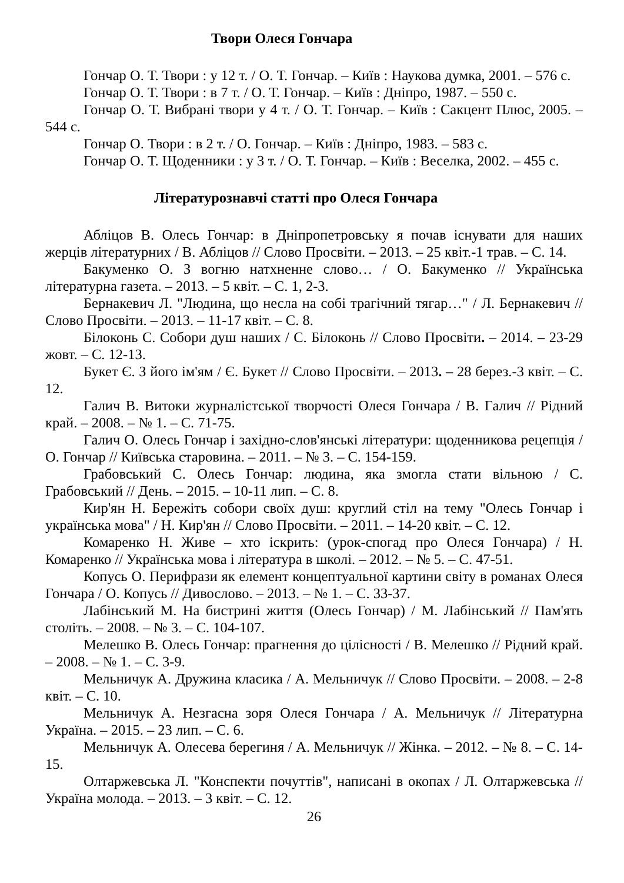Твори Олеся Гончара
Гончар О. Т. Твори : у 12 т. / О. Т. Гончар. – Київ : Наукова думка, 2001. – 576 с.
Гончар О. Т. Твори : в 7 т. / О. Т. Гончар. – Київ : Дніпро, 1987. – 550 с.
Гончар О. Т. Вибрані твори у 4 т. / О. Т. Гончар. – Київ : Сакцент Плюс, 2005. – 544 с.
Гончар О. Твори : в 2 т. / О. Гончар. – Київ : Дніпро, 1983. – 583 с.
Гончар О. Т. Щоденники : у 3 т. / О. Т. Гончар. – Київ : Веселка, 2002. – 455 с.
Літературознавчі статті про Олеся Гончара
Абліцов В. Олесь Гончар: в Дніпропетровську я почав існувати для наших жерців літературних / В. Абліцов // Слово Просвіти. – 2013. – 25 квіт.-1 трав. – С. 14.
Бакуменко О. З вогню натхненне слово… / О. Бакуменко // Українська літературна газета. – 2013. – 5 квіт. – С. 1, 2-3.
Бернакевич Л. "Людина, що несла на собі трагічний тягар…" / Л. Бернакевич // Слово Просвіти. – 2013. – 11-17 квіт. – С. 8.
Білоконь С. Собори душ наших / С. Білоконь // Слово Просвіти. – 2014. – 23-29 жовт. – С. 12-13.
Букет Є. З його ім'ям / Є. Букет // Слово Просвіти. – 2013. – 28 берез.-3 квіт. – С. 12.
Галич В. Витоки журналістської творчості Олеся Гончара / В. Галич // Рідний край. – 2008. – № 1. – С. 71-75.
Галич О. Олесь Гончар і західно-слов'янські літератури: щоденникова рецепція / О. Гончар // Київська старовина. – 2011. – № 3. – С. 154-159.
Грабовський С. Олесь Гончар: людина, яка змогла стати вільною / С. Грабовський // День. – 2015. – 10-11 лип. – С. 8.
Кир'ян Н. Бережіть собори своїх душ: круглий стіл на тему "Олесь Гончар і українська мова" / Н. Кир'ян // Слово Просвіти. – 2011. – 14-20 квіт. – С. 12.
Комаренко Н. Живе – хто іскрить: (урок-спогад про Олеся Гончара) / Н. Комаренко // Українська мова і література в школі. – 2012. – № 5. – С. 47-51.
Копусь О. Перифрази як елемент концептуальної картини світу в романах Олеся Гончара / О. Копусь // Дивослово. – 2013. – № 1. – С. 33-37.
Лабінський М. На бистрині життя (Олесь Гончар) / М. Лабінський // Пам'ять століть. – 2008. – № 3. – С. 104-107.
Мелешко В. Олесь Гончар: прагнення до цілісності / В. Мелешко // Рідний край. – 2008. – № 1. – С. 3-9.
Мельничук А. Дружина класика / А. Мельничук // Слово Просвіти. – 2008. – 2-8 квіт. – С. 10.
Мельничук А. Незгасна зоря Олеся Гончара / А. Мельничук // Літературна Україна. – 2015. – 23 лип. – С. 6.
Мельничук А. Олесева берегиня / А. Мельничук // Жінка. – 2012. – № 8. – С. 14-15.
Олтаржевська Л. "Конспекти почуттів", написані в окопах / Л. Олтаржевська // Україна молода. – 2013. – 3 квіт. – С. 12.
26